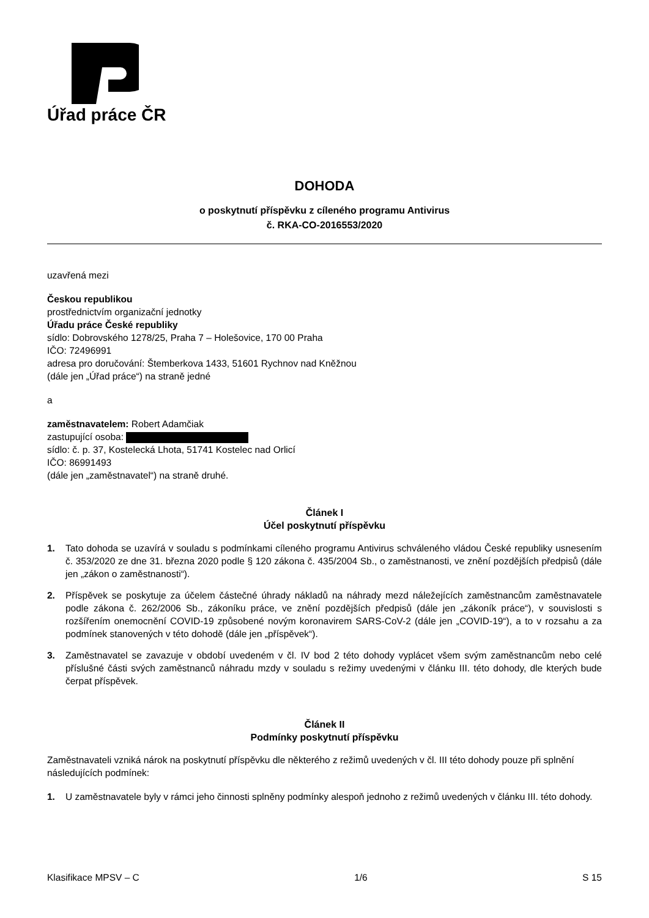Úřad práce ČR
DOHODA
o poskytnutí příspěvku z cíleného programu Antivirus
č. RKA-CO-2016553/2020
uzavřená mezi
Českou republikou
prostřednictvím organizační jednotky
Úřadu práce České republiky
sídlo: Dobrovského 1278/25, Praha 7 – Holešovice, 170 00 Praha
IČO: 72496991
adresa pro doručování: Štemberkova 1433, 51601 Rychnov nad Kněžnou
(dále jen „Úřad práce“) na straně jedné
a
zaměstnavatelem: Robert Adamčiak
zastupující osoba:
sídlo: č. p. 37, Kostelecká Lhota, 51741 Kostelec nad Orlicí
IČO: 86991493
(dále jen „zaměstnavatel“) na straně druhé.
Článek I
Účel poskytnutí příspěvku
1. Tato dohoda se uzavírá v souladu s podmínkami cíleného programu Antivirus schváleného vládou České republiky usnesením č. 353/2020 ze dne 31. března 2020 podle § 120 zákona č. 435/2004 Sb., o zaměstnanosti, ve znění pozdějších předpisů (dále jen „zákon o zaměstnanosti“).
2. Příspěvek se poskytuje za účelem částečné úhrady nákladů na náhrady mezd náležejících zaměstnancům zaměstnavatele podle zákona č. 262/2006 Sb., zákoníku práce, ve znění pozdějších předpisů (dále jen „zákoník práce“), v souvislosti s rozšířením onemocnění COVID-19 způsobené novým koronavirem SARS-CoV-2 (dále jen „COVID-19“), a to v rozsahu a za podmínek stanovených v této dohodě (dále jen „příspěvek“).
3. Zaměstnavatel se zavazuje v období uvedeném v čl. IV bod 2 této dohody vyplácet všem svým zaměstnancům nebo celé příslušné části svých zaměstnanců náhradu mzdy v souladu s režimy uvedenými v článku III. této dohody, dle kterých bude čerpat příspěvek.
Článek II
Podmínky poskytnutí příspěvku
Zaměstnavateli vzniká nárok na poskytnutí příspěvku dle některého z režimů uvedených v čl. III této dohody pouze při splnění následujících podmínek:
1. U zaměstnavatele byly v rámci jeho činnosti splněny podmínky alespoň jednoho z režimů uvedených v článku III. této dohody.
Klasifikace MPSV – C 1/6 S 15